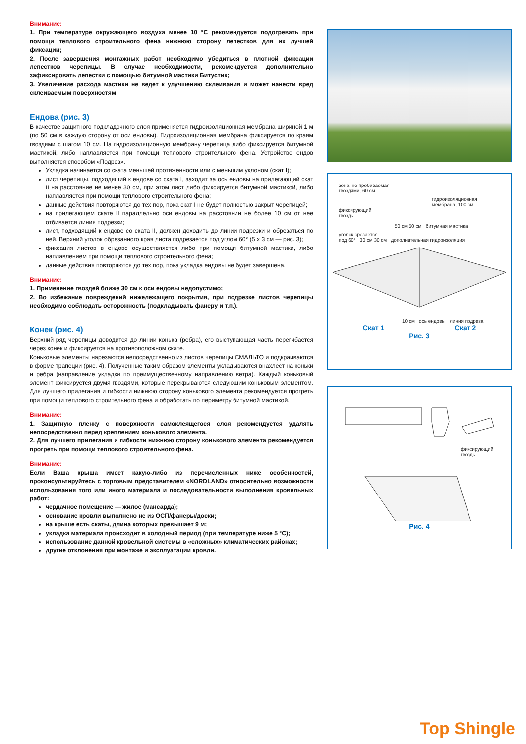Внимание:
1. При температуре окружающего воздуха менее 10 °C рекомендуется подогревать при помощи теплового строительного фена нижнюю сторону лепестков для их лучшей фиксации;
2. После завершения монтажных работ необходимо убедиться в плотной фиксации лепестков черепицы. В случае необходимости, рекомендуется дополнительно зафиксировать лепестки с помощью битумной мастики Битустик;
3. Увеличение расхода мастики не ведет к улучшению склеивания и может нанести вред склеиваемым поверхностям!
Ендова (рис. 3)
В качестве защитного подкладочного слоя применяется гидроизоляционная мембрана шириной 1 м (по 50 см в каждую сторону от оси ендовы). Гидроизоляционная мембрана фиксируется по краям гвоздями с шагом 10 см. На гидроизоляционную мембрану черепица либо фиксируется битумной мастикой, либо наплавляется при помощи теплового строительного фена. Устройство ендов выполняется способом «Подрез».
Укладка начинается со ската меньшей протяженности или с меньшим уклоном (скат I);
лист черепицы, подходящий к ендове со ската I, заходит за ось ендовы на прилегающий скат II на расстояние не менее 30 см, при этом лист либо фиксируется битумной мастикой, либо наплавляется при помощи теплового строительного фена;
данные действия повторяются до тех пор, пока скат I не будет полностью закрыт черепицей;
на прилегающем скате II параллельно оси ендовы на расстоянии не более 10 см от нее отбивается линия подрезки;
лист, подходящий к ендове со ската II, должен доходить до линии подрезки и обрезаться по ней. Верхний уголок обрезанного края листа подрезается под углом 60° (5 x 3 см — рис. 3);
фиксация листов в ендове осуществляется либо при помощи битумной мастики, либо наплавлением при помощи теплового строительного фена;
данные действия повторяются до тех пор, пока укладка ендовы не будет завершена.
Внимание:
1. Применение гвоздей ближе 30 см к оси ендовы недопустимо;
2. Во избежание повреждений нижележащего покрытия, при подрезке листов черепицы необходимо соблюдать осторожность (подкладывать фанеру и т.п.).
Конек (рис. 4)
Верхний ряд черепицы доводится до линии конька (ребра), его выступающая часть перегибается через конек и фиксируется на противоположном скате.
Коньковые элементы нарезаются непосредственно из листов черепицы СМАЛЬТО и подкраиваются в форме трапеции (рис. 4). Полученные таким образом элементы укладываются внахлест на коньки и ребра (направление укладки по преимущественному направлению ветра). Каждый коньковый элемент фиксируется двумя гвоздями, которые перекрываются следующим коньковым элементом. Для лучшего прилегания и гибкости нижнюю сторону конькового элемента рекомендуется прогреть при помощи теплового строительного фена и обработать по периметру битумной мастикой.
Внимание:
1. Защитную пленку с поверхности самоклеящегося слоя рекомендуется удалять непосредственно перед креплением конькового элемента.
2. Для лучшего прилегания и гибкости нижнюю сторону конькового элемента рекомендуется прогреть при помощи теплового строительного фена.
Внимание:
Если Ваша крыша имеет какую-либо из перечисленных ниже особенностей, проконсультируйтесь с торговым представителем «NORDLAND» относительно возможности использования того или иного материала и последовательности выполнения кровельных работ:
чердачное помещение — жилое (мансарда);
основание кровли выполнено не из ОСП/фанеры/доски;
на крыше есть скаты, длина которых превышает 9 м;
укладка материала происходит в холодный период (при температуре ниже 5 °C);
использование данной кровельной системы в «сложных» климатических районах;
другие отклонения при монтаже и эксплуатации кровли.
зона, не пробиваемая
гвоздями, 60 см
гидроизоляционная
мембрана, 100 см
фиксирующий
гвоздь
50 см 50 см битумная мастика
уголок срезается
под 60° 30 см 30 см дополнительная гидроизоляция
10 см ось ендовы линия подреза
Скат 1 Скат 2
Рис. 3
фиксирующий
гвоздь
Рис. 4
Top Shingle